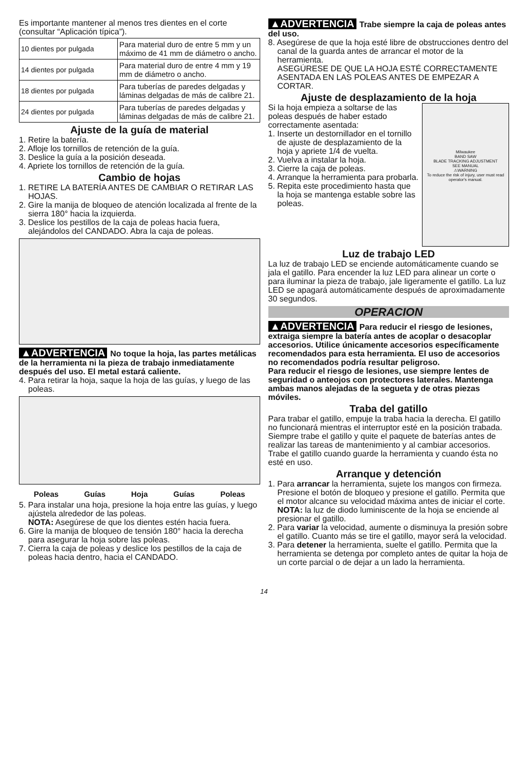Es importante mantener al menos tres dientes en el corte (consultar “Aplicación típica”).
| 10 dientes por pulgada | Para material duro de entre 5 mm y un máximo de 41 mm de diámetro o ancho. |
| 14 dientes por pulgada | Para material duro de entre 4 mm y 19 mm de diámetro o ancho. |
| 18 dientes por pulgada | Para tuberías de paredes delgadas y láminas delgadas de más de calibre 21. |
| 24 dientes por pulgada | Para tuberías de paredes delgadas y láminas delgadas de más de calibre 21. |
Ajuste de la guía de material
1. Retire la batería.
2. Afloje los tornillos de retención de la guía.
3. Deslice la guía a la posición deseada.
4. Apriete los tornillos de retención de la guía.
Cambio de hojas
1. RETIRE LA BATERÍA ANTES DE CAMBIAR O RETIRAR LAS HOJAS.
2. Gire la manija de bloqueo de atención localizada al frente de la sierra 180° hacia la izquierda.
3. Deslice los pestillos de la caja de poleas hacia fuera, alejándolos del CANDADO. Abra la caja de poleas.
▲ADVERTENCIA No toque la hoja, las partes metálicas de la herramienta ni la pieza de trabajo inmediatamente después del uso. El metal estará caliente.
4. Para retirar la hoja, saque la hoja de las guías, y luego de las poleas.
Poleas Guías Hoja Guías Poleas
5. Para instalar una hoja, presione la hoja entre las guías, y luego ajústela alrededor de las poleas.
NOTA: Asegúrese de que los dientes estén hacia fuera.
6. Gire la manija de bloqueo de tensión 180° hacia la derecha para asegurar la hoja sobre las poleas.
7. Cierra la caja de poleas y deslice los pestillos de la caja de poleas hacia dentro, hacia el CANDADO.
▲ADVERTENCIA Trabe siempre la caja de poleas antes del uso.
8. Asegúrese de que la hoja esté libre de obstrucciones dentro del canal de la guarda antes de arrancar el motor de la herramienta.
ASEGÚRESE DE QUE LA HOJA ESTÉ CORRECTAMENTE ASENTADA EN LAS POLEAS ANTES DE EMPEZAR A CORTAR.
Ajuste de desplazamiento de la hoja
Si la hoja empieza a soltarse de las poleas después de haber estado correctamente asentada:
1. Inserte un destornillador en el tornillo de ajuste de desplazamiento de la hoja y apriete 1/4 de vuelta.
2. Vuelva a instalar la hoja.
3. Cierre la caja de poleas.
4. Arranque la herramienta para probarla.
5. Repita este procedimiento hasta que la hoja se mantenga estable sobre las poleas.
Milwaukee
BAND SAW
BLADE TRACKING ADJUSTMENT
SEE MANUAL
⚠WARNING
To reduce the risk of injury, user must read operator's manual.
Luz de trabajo LED
La luz de trabajo LED se enciende automáticamente cuando se jala el gatillo. Para encender la luz LED para alinear un corte o para iluminar la pieza de trabajo, jale ligeramente el gatillo. La luz LED se apagará automáticamente después de aproximadamente 30 segundos.
OPERACION
▲ADVERTENCIA Para reducir el riesgo de lesiones, extraiga siempre la batería antes de acoplar o desacoplar accesorios. Utilice únicamente accesorios específicamente recomendados para esta herramienta. El uso de accesorios no recomendados podría resultar peligroso.
Para reducir el riesgo de lesiones, use siempre lentes de seguridad o anteojos con protectores laterales. Mantenga ambas manos alejadas de la segueta y de otras piezas móviles.
Traba del gatillo
Para trabar el gatillo, empuje la traba hacia la derecha. El gatillo no funcionará mientras el interruptor esté en la posición trabada. Siempre trabe el gatillo y quite el paquete de baterías antes de realizar las tareas de mantenimiento y al cambiar accesorios. Trabe el gatillo cuando guarde la herramienta y cuando ésta no esté en uso.
Arranque y detención
1. Para arrancar la herramienta, sujete los mangos con firmeza. Presione el botón de bloqueo y presione el gatillo. Permita que el motor alcance su velocidad máxima antes de iniciar el corte.
NOTA: la luz de diodo luminiscente de la hoja se enciende al presionar el gatillo.
2. Para variar la velocidad, aumente o disminuya la presión sobre el gatillo. Cuanto más se tire el gatillo, mayor será la velocidad.
3. Para detener la herramienta, suelte el gatillo. Permita que la herramienta se detenga por completo antes de quitar la hoja de un corte parcial o de dejar a un lado la herramienta.
14